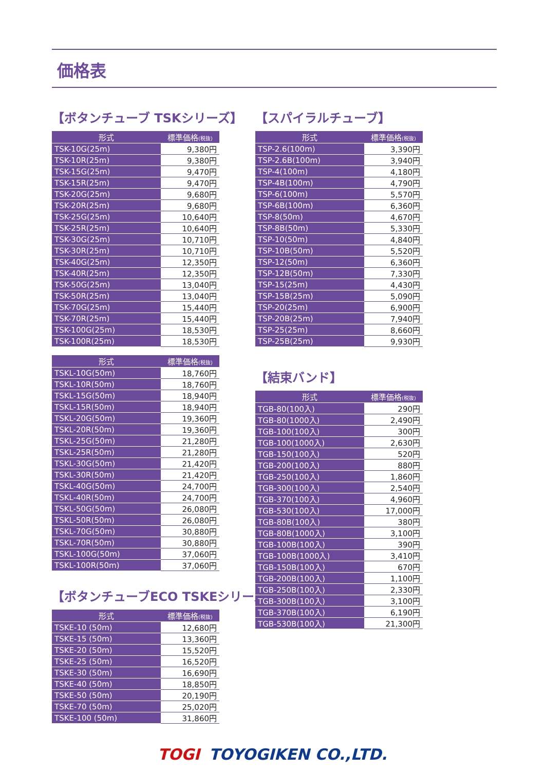価格表
【ボタンチューブ TSKシリーズ】
| 形式 | 標準価格 (税抜) |
| --- | --- |
| TSK-10G(25m) | 9,380円 |
| TSK-10R(25m) | 9,380円 |
| TSK-15G(25m) | 9,470円 |
| TSK-15R(25m) | 9,470円 |
| TSK-20G(25m) | 9,680円 |
| TSK-20R(25m) | 9,680円 |
| TSK-25G(25m) | 10,640円 |
| TSK-25R(25m) | 10,640円 |
| TSK-30G(25m) | 10,710円 |
| TSK-30R(25m) | 10,710円 |
| TSK-40G(25m) | 12,350円 |
| TSK-40R(25m) | 12,350円 |
| TSK-50G(25m) | 13,040円 |
| TSK-50R(25m) | 13,040円 |
| TSK-70G(25m) | 15,440円 |
| TSK-70R(25m) | 15,440円 |
| TSK-100G(25m) | 18,530円 |
| TSK-100R(25m) | 18,530円 |
| 形式 | 標準価格 (税抜) |
| --- | --- |
| TSKL-10G(50m) | 18,760円 |
| TSKL-10R(50m) | 18,760円 |
| TSKL-15G(50m) | 18,940円 |
| TSKL-15R(50m) | 18,940円 |
| TSKL-20G(50m) | 19,360円 |
| TSKL-20R(50m) | 19,360円 |
| TSKL-25G(50m) | 21,280円 |
| TSKL-25R(50m) | 21,280円 |
| TSKL-30G(50m) | 21,420円 |
| TSKL-30R(50m) | 21,420円 |
| TSKL-40G(50m) | 24,700円 |
| TSKL-40R(50m) | 24,700円 |
| TSKL-50G(50m) | 26,080円 |
| TSKL-50R(50m) | 26,080円 |
| TSKL-70G(50m) | 30,880円 |
| TSKL-70R(50m) | 30,880円 |
| TSKL-100G(50m) | 37,060円 |
| TSKL-100R(50m) | 37,060円 |
【ボタンチューブECO TSKEシリーズ】
| 形式 | 標準価格 (税抜) |
| --- | --- |
| TSKE-10 (50m) | 12,680円 |
| TSKE-15 (50m) | 13,360円 |
| TSKE-20 (50m) | 15,520円 |
| TSKE-25 (50m) | 16,520円 |
| TSKE-30 (50m) | 16,690円 |
| TSKE-40 (50m) | 18,850円 |
| TSKE-50 (50m) | 20,190円 |
| TSKE-70 (50m) | 25,020円 |
| TSKE-100 (50m) | 31,860円 |
【スパイラルチューブ】
| 形式 | 標準価格 (税抜) |
| --- | --- |
| TSP-2.6(100m) | 3,390円 |
| TSP-2.6B(100m) | 3,940円 |
| TSP-4(100m) | 4,180円 |
| TSP-4B(100m) | 4,790円 |
| TSP-6(100m) | 5,570円 |
| TSP-6B(100m) | 6,360円 |
| TSP-8(50m) | 4,670円 |
| TSP-8B(50m) | 5,330円 |
| TSP-10(50m) | 4,840円 |
| TSP-10B(50m) | 5,520円 |
| TSP-12(50m) | 6,360円 |
| TSP-12B(50m) | 7,330円 |
| TSP-15(25m) | 4,430円 |
| TSP-15B(25m) | 5,090円 |
| TSP-20(25m) | 6,900円 |
| TSP-20B(25m) | 7,940円 |
| TSP-25(25m) | 8,660円 |
| TSP-25B(25m) | 9,930円 |
【結束バンド】
| 形式 | 標準価格 (税抜) |
| --- | --- |
| TGB-80(100入) | 290円 |
| TGB-80(1000入) | 2,490円 |
| TGB-100(100入) | 300円 |
| TGB-100(1000入) | 2,630円 |
| TGB-150(100入) | 520円 |
| TGB-200(100入) | 880円 |
| TGB-250(100入) | 1,860円 |
| TGB-300(100入) | 2,540円 |
| TGB-370(100入) | 4,960円 |
| TGB-530(100入) | 17,000円 |
| TGB-80B(100入) | 380円 |
| TGB-80B(1000入) | 3,100円 |
| TGB-100B(100入) | 390円 |
| TGB-100B(1000入) | 3,410円 |
| TGB-150B(100入) | 670円 |
| TGB-200B(100入) | 1,100円 |
| TGB-250B(100入) | 2,330円 |
| TGB-300B(100入) | 3,100円 |
| TGB-370B(100入) | 6,190円 |
| TGB-530B(100入) | 21,300円 |
TOGI TOYOGIKEN CO.,LTD.